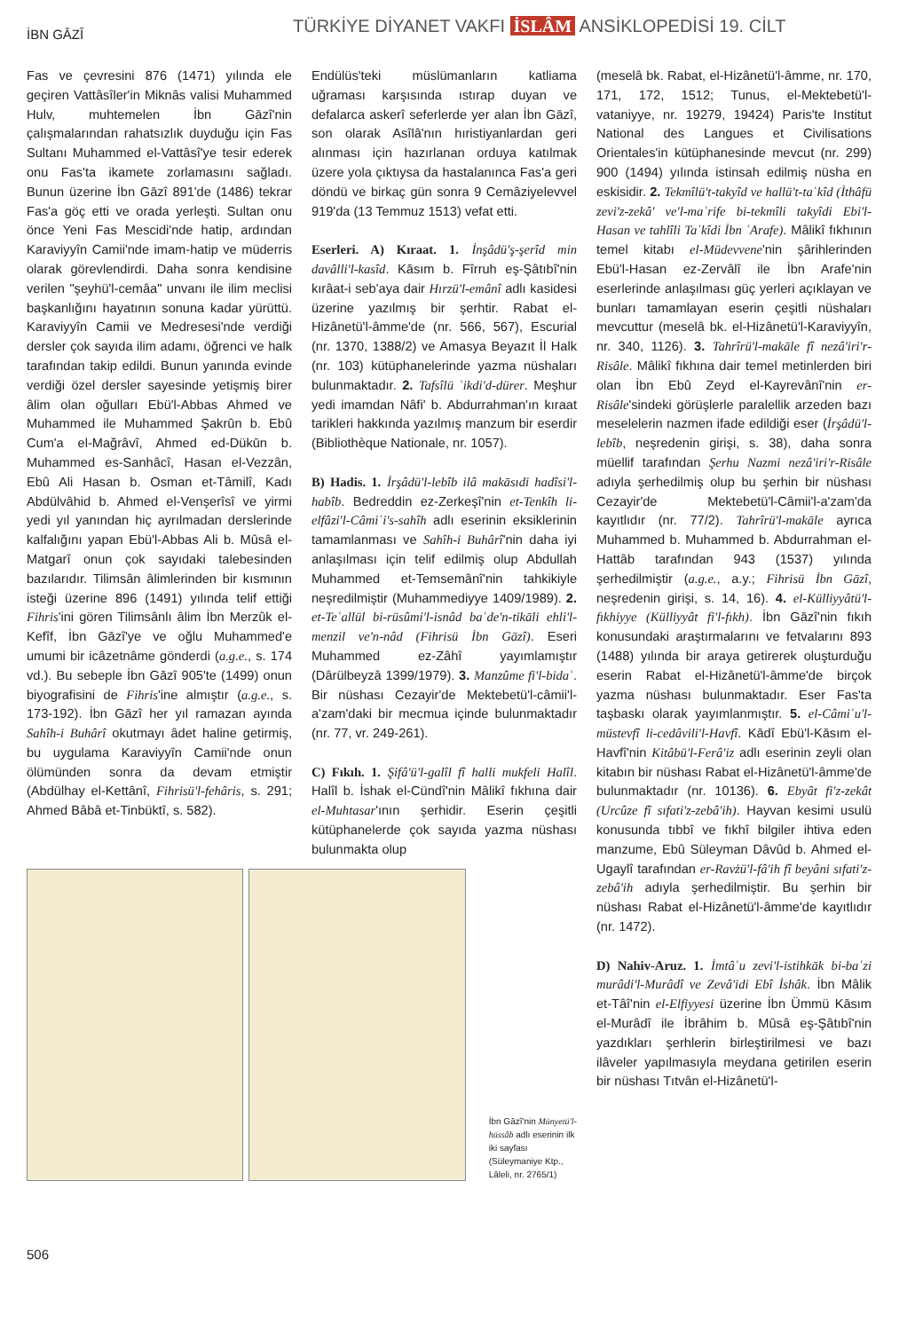İBN GĀZÎ
TÜRKİYE DİYANET VAKFI İSLÂM ANSİKLOPEDİSİ 19. CİLT
Fas ve çevresini 876 (1471) yılında ele geçiren Vattâsîler'in Miknâs valisi Muhammed Hulv, muhtemelen İbn Gāzî'nin çalışmalarından rahatsızlık duyduğu için Fas Sultanı Muhammed el-Vattâsî'ye tesir ederek onu Fas'ta ikamete zorlamasını sağladı. Bunun üzerine İbn Gāzî 891'de (1486) tekrar Fas'a göç etti ve orada yerleşti. Sultan onu önce Yeni Fas Mescidi'nde hatip, ardından Karaviyyîn Camii'nde imam-hatip ve müderris olarak görevlendirdi. Daha sonra kendisine verilen "şeyhü'l-cemâa" unvanı ile ilim meclisi başkanlığını hayatının sonuna kadar yürüttü. Karaviyyîn Camii ve Medresesi'nde verdiği dersler çok sayıda ilim adamı, öğrenci ve halk tarafından takip edildi. Bunun yanında evinde verdiği özel dersler sayesinde yetişmiş birer âlim olan oğulları Ebü'l-Abbas Ahmed ve Muhammed ile Muhammed Şakrûn b. Ebû Cum'a el-Mağrâvî, Ahmed ed-Dükūn b. Muhammed es-Sanhâcî, Hasan el-Vezzân, Ebû Ali Hasan b. Osman et-Tâmilî, Kadı Abdülvâhid b. Ahmed el-Venşerîsî ve yirmi yedi yıl yanından hiç ayrılmadan derslerinde kalfalığını yapan Ebü'l-Abbas Ali b. Mûsâ el-Matgarî onun çok sayıdaki talebesinden bazılarıdır. Tilimsân âlimlerinden bir kısmının isteği üzerine 896 (1491) yılında telif ettiği Fihris'ini gören Tilimsânlı âlim İbn Merzûk el-Kefîf, İbn Gāzî'ye ve oğlu Muhammed'e umumi bir icâzetnâme gönderdi (a.g.e., s. 174 vd.). Bu sebeple İbn Gāzî 905'te (1499) onun biyografisini de Fihris'ine almıştır (a.g.e., s. 173-192). İbn Gāzî her yıl ramazan ayında Sahîh-i Buhârî okutmayı âdet haline getirmiş, bu uygulama Karaviyyîn Camii'nde onun ölümünden sonra da devam etmiştir (Abdülhay el-Kettânî, Fihrisü'l-fehâris, s. 291; Ahmed Bâbâ et-Tinbüktî, s. 582).
Endülüs'teki müslümanların katliama uğraması karşısında ıstırap duyan ve defalarca askerî seferlerde yer alan İbn Gāzî, son olarak Asîlâ'nın hıristiyanlardan geri alınması için hazırlanan orduya katılmak üzere yola çıktıysa da hastalanınca Fas'a geri döndü ve birkaç gün sonra 9 Cemâziyelevvel 919'da (13 Temmuz 1513) vefat etti.
Eserleri. A) Kıraat. 1. İnşâdü'ş-şerîd min davâlli'l-kasîd. Kāsım b. Fîrruh eş-Şâtıbî'nin kırâat-i seb'aya dair Hırzü'l-emânî adlı kasidesi üzerine yazılmış bir şerhtir. Rabat el-Hizânetü'l-âmme'de (nr. 566, 567), Escurial (nr. 1370, 1388/2) ve Amasya Beyazıt İl Halk (nr. 103) kütüphanelerinde yazma nüshaları bulunmaktadır. 2. Tafsîlü ʿikdi'd-dürer. Meşhur yedi imamdan Nâfi' b. Abdurrahman'ın kıraat tarikleri hakkında yazılmış manzum bir eserdir (Bibliothèque Nationale, nr. 1057).
B) Hadis. 1. İrşâdü'l-lebîb ilâ makāsıdi hadîsi'l-habîb. Bedreddin ez-Zerkeşî'nin et-Tenkîh li-elfâzi'l-Câmiʿi's-sahîh adlı eserinin eksiklerinin tamamlanması ve Sahîh-i Buhârî'nin daha iyi anlaşılması için telif edilmiş olup Abdullah Muhammed et-Temsemânî'nin tahkikiyle neşredilmiştir (Muhammediyye 1409/1989). 2. et-Teʿallül bi-rüsûmi'l-isnâd baʿde'n-tikāli ehli'l-menzil ve'n-nâd (Fihrisü İbn Gāzî). Eseri Muhammed ez-Zâhî yayımlamıştır (Dârülbeyzâ 1399/1979). 3. Manzûme fi'l-bidaʿ. Bir nüshası Cezayir'de Mektebetü'l-câmii'l-a'zam'daki bir mecmua içinde bulunmaktadır (nr. 77, vr. 249-261).
C) Fıkıh. 1. Şifâ'ü'l-galîl fî halli mukfeli Halîl. Halîl b. İshak el-Cündî'nin Mâlikî fıkhına dair el-Muhtasar'ının şerhidir. Eserin çeşitli kütüphanelerde çok sayıda yazma nüshası bulunmakta olup
İbn Gāzî'nin Münyetü'l-hüssâb adlı eserinin ilk iki sayfası (Süleymaniye Ktp., Lâleli, nr. 2765/1)
(meselâ bk. Rabat, el-Hizânetü'l-âmme, nr. 170, 171, 172, 1512; Tunus, el-Mektebetü'l-vataniyye, nr. 19279, 19424) Paris'te Institut National des Langues et Civilisations Orientales'in kütüphanesinde mevcut (nr. 299) 900 (1494) yılında istinsah edilmiş nüsha en eskisidir. 2. Tekmîlü't-takyîd ve hallü't-taʿkîd (İthâfü zevi'z-zekâ' ve'l-maʿrife bi-tekmîli takyîdi Ebi'l-Hasan ve tahlîli Taʿkîdi İbn ʿArafe). Mâlikî fıkhının temel kitabı el-Müdevvene'nin şârihlerinden Ebü'l-Hasan ez-Zervâlî ile İbn Arafe'nin eserlerinde anlaşılması güç yerleri açıklayan ve bunları tamamlayan eserin çeşitli nüshaları mevcuttur (meselâ bk. el-Hizânetü'l-Karaviyyîn, nr. 340, 1126). 3. Tahrîrü'l-makāle fî nezâ'iri'r-Risâle. Mâlikî fıkhına dair temel metinlerden biri olan İbn Ebû Zeyd el-Kayrevânî'nin er-Risâle'sindeki görüşlerle paralellik arzeden bazı meselelerin nazmen ifade edildiği eser (İrşâdü'l-lebîb, neşredenin girişi, s. 38), daha sonra müellif tarafından Şerhu Nazmi nezâ'iri'r-Risâle adıyla şerhedilmiş olup bu şerhin bir nüshası Cezayir'de Mektebetü'l-Câmii'l-a'zam'da kayıtlıdır (nr. 77/2). Tahrîrü'l-makāle ayrıca Muhammed b. Muhammed b. Abdurrahman el-Hattâb tarafından 943 (1537) yılında şerhedilmiştir (a.g.e., a.y.; Fihrisü İbn Gāzî, neşredenin girişi, s. 14, 16). 4. el-Külliyyâtü'l-fıkhiyye (Külliyyât fi'l-fıkh). İbn Gāzî'nin fıkıh konusundaki araştırmalarını ve fetvalarını 893 (1488) yılında bir araya getirerek oluşturduğu eserin Rabat el-Hizânetü'l-âmme'de birçok yazma nüshası bulunmaktadır. Eser Fas'ta taşbaskı olarak yayımlanmıştır. 5. el-Câmiʿu'l-müstevfî li-cedâvili'l-Havfî. Kādî Ebü'l-Kāsım el-Havfî'nin Kitâbü'l-Ferâ'iz adlı eserinin zeyli olan kitabın bir nüshası Rabat el-Hizânetü'l-âmme'de bulunmaktadır (nr. 10136). 6. Ebyât fi'z-zekât (Urcûze fî sıfati'z-zebâ'ih). Hayvan kesimi usulü konusunda tıbbî ve fıkhî bilgiler ihtiva eden manzume, Ebû Süleyman Dâvûd b. Ahmed el-Ugaylî tarafından er-Ravżü'l-fâ'ih fî beyâni sıfati'z-zebâ'ih adıyla şerhedilmiştir. Bu şerhin bir nüshası Rabat el-Hizânetü'l-âmme'de kayıtlıdır (nr. 1472).
D) Nahiv-Aruz. 1. İmtâʿu zevi'l-istihkāk bi-baʿzi murâdi'l-Murâdî ve Zevâ'idi Ebî İshâk. İbn Mâlik et-Tâî'nin el-Elfiyyesi üzerine İbn Ümmü Kāsım el-Murâdî ile İbrâhim b. Mûsâ eş-Şâtıbî'nin yazdıkları şerhlerin birleştirilmesi ve bazı ilâveler yapılmasıyla meydana getirilen eserin bir nüshası Tıtvân el-Hizânetü'l-
506